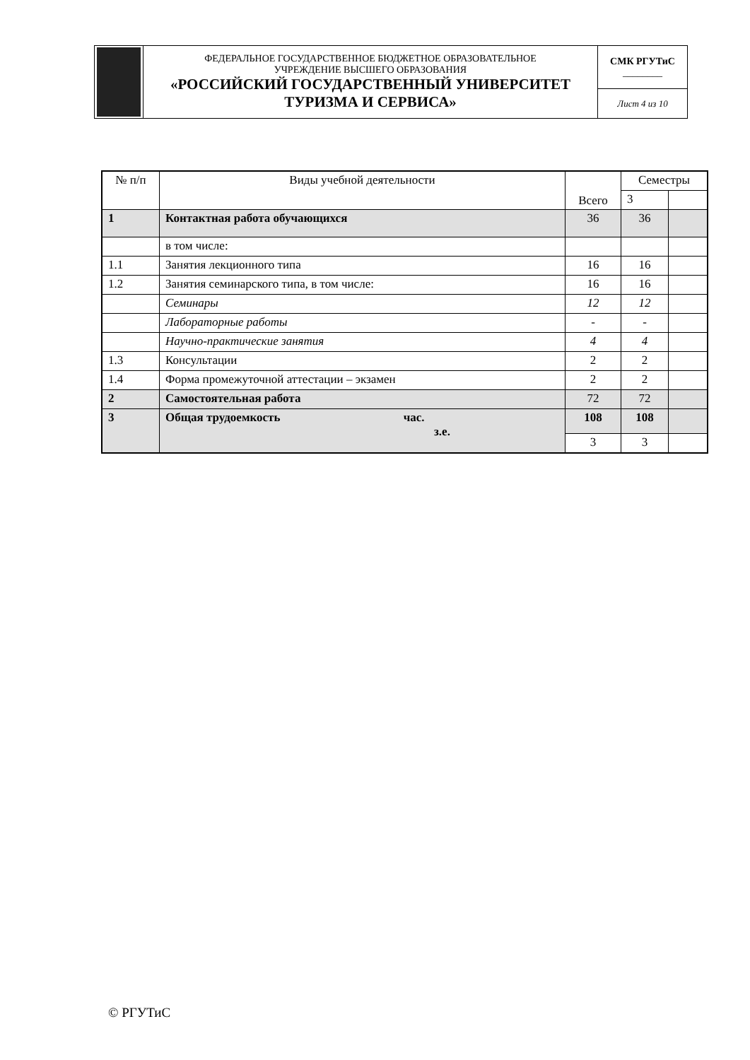| | ФЕДЕРАЛЬНОЕ ГОСУДАРСТВЕННОЕ БЮДЖЕТНОЕ ОБРАЗОВАТЕЛЬНОЕ УЧРЕЖДЕНИЕ ВЫСШЕГО ОБРАЗОВАНИЯ «РОССИЙСКИЙ ГОСУДАРСТВЕННЫЙ УНИВЕРСИТЕТ ТУРИЗМА И СЕРВИСА» | СМК РГУТиС ________ |
| | | Лист 4 из 10 |
| № п/п | Виды учебной деятельности | Всего | Семестры | |
| | | | 3 | |
| 1 | Контактная работа обучающихся | 36 | 36 | |
| | в том числе: | | | |
| 1.1 | Занятия лекционного типа | 16 | 16 | |
| 1.2 | Занятия семинарского типа, в том числе: | 16 | 16 | |
| | Семинары | 12 | 12 | |
| | Лабораторные работы | - | - | |
| | Научно-практические занятия | 4 | 4 | |
| 1.3 | Консультации | 2 | 2 | |
| 1.4 | Форма промежуточной аттестации – экзамен | 2 | 2 | |
| 2 | Самостоятельная работа | 72 | 72 | |
| 3 | Общая трудоемкость час. з.е. | 108 | 108 | |
| | | 3 | 3 | |
© РГУТиС